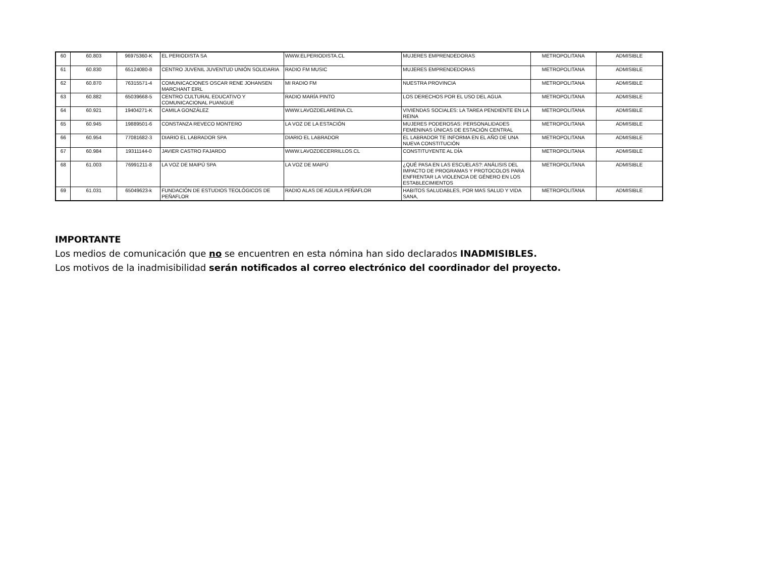| 60 | 60.803 | 96975360-K | EL PERIODISTA SA | WWW.ELPERIODISTA.CL | MUJERES EMPRENDEDORAS | METROPOLITANA | ADMISIBLE |
| 61 | 60.830 | 65124080-8 | CENTRO JUVENIL JUVENTUD UNIÓN SOLIDARIA | RADIO FM MUSIC | MUJERES EMPRENDEDORAS | METROPOLITANA | ADMISIBLE |
| 62 | 60.870 | 76315571-4 | COMUNICACIONES OSCAR RENE JOHANSEN MARCHANT EIRL | MI RADIO FM | NUESTRA PROVINCIA | METROPOLITANA | ADMISIBLE |
| 63 | 60.882 | 65039668-5 | CENTRO CULTURAL EDUCATIVO Y COMUNICACIONAL PUANGUE | RADIO MARÍA PINTO | LOS DERECHOS POR EL USO DEL AGUA | METROPOLITANA | ADMISIBLE |
| 64 | 60.921 | 19404271-K | CAMILA GONZÁLEZ | WWW.LAVOZDELAREINA.CL | VIVIENDAS SOCIALES: LA TAREA PENDIENTE EN LA REINA | METROPOLITANA | ADMISIBLE |
| 65 | 60.945 | 19889501-6 | CONSTANZA REVECO MONTERO | LA VOZ DE LA ESTACIÓN | MUJERES PODEROSAS: PERSONALIDADES FEMENINAS ÚNICAS DE ESTACIÓN CENTRAL | METROPOLITANA | ADMISIBLE |
| 66 | 60.954 | 77081682-3 | DIARIO EL LABRADOR SPA | DIARIO EL LABRADOR | EL LABRADOR TE INFORMA EN EL AÑO DE UNA NUEVA CONSTITUCIÓN | METROPOLITANA | ADMISIBLE |
| 67 | 60.984 | 19311144-0 | JAVIER CASTRO FAJARDO | WWW.LAVOZDECERRILLOS.CL | CONSTITUYENTE AL DÍA | METROPOLITANA | ADMISIBLE |
| 68 | 61.003 | 76991211-8 | LA VOZ DE MAIPÚ SPA | LA VOZ DE MAIPÚ | ¿QUÉ PASA EN LAS ESCUELAS?: ANÁLISIS DEL IMPACTO DE PROGRAMAS Y PROTOCOLOS PARA ENFRENTAR LA VIOLENCIA DE GÉNERO EN LOS ESTABLECIMIENTOS | METROPOLITANA | ADMISIBLE |
| 69 | 61.031 | 65049623-k | FUNDACIÓN DE ESTUDIOS TEOLÓGICOS DE PEÑAFLOR | RADIO ALAS DE AGUILA PEÑAFLOR | HABITOS SALUDABLES, POR MAS SALUD Y VIDA SANA, | METROPOLITANA | ADMISIBLE |
IMPORTANTE
Los medios de comunicación que no se encuentren en esta nómina han sido declarados INADMISIBLES.
Los motivos de la inadmisibilidad serán notificados al correo electrónico del coordinador del proyecto.